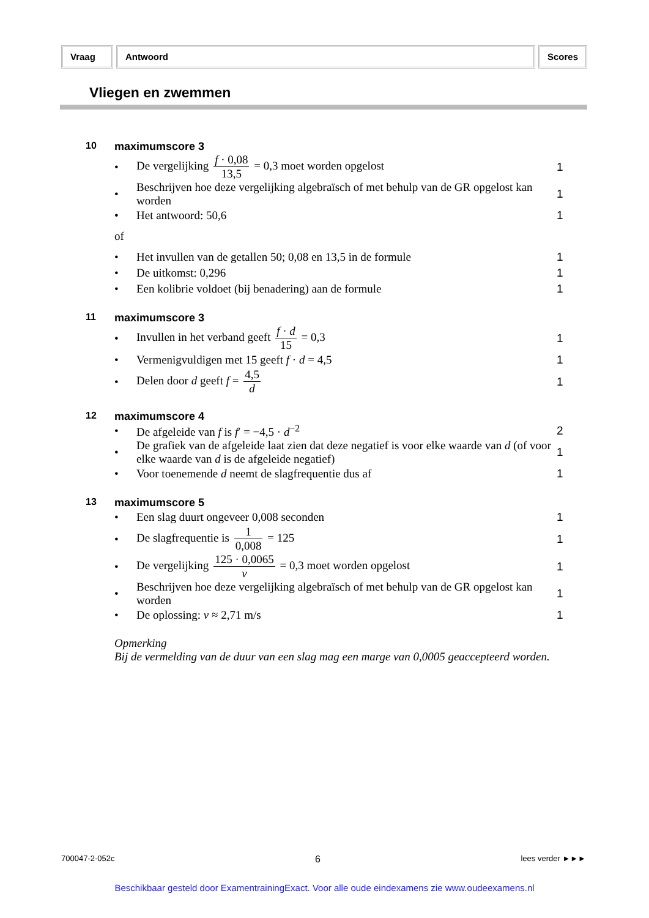Vraag Antwoord Scores
Vliegen en zwemmen
10 maximumscore 3
• De vergelijking f · 0,08 13,5 = 0,3 moet worden opgelost 1
• Beschrijven hoe deze vergelijking algebraïsch of met behulp van de GR opgelost kan worden 1
• Het antwoord: 50,6 1
of
• Het invullen van de getallen 50; 0,08 en 13,5 in de formule 1
• De uitkomst: 0,296 1
• Een kolibrie voldoet (bij benadering) aan de formule 1
11 maximumscore 3
• Invullen in het verband geeft f · d 15 = 0,3 1
• Vermenigvuldigen met 15 geeft f · d = 4,5 1
• Delen door d geeft f = 4,5 d 1
12 maximumscore 4
• De afgeleide van f is f′ = −4,5 · d<sup>−2</sup> 2
• De grafiek van de afgeleide laat zien dat deze negatief is voor elke waarde van d (of voor elke waarde van d is de afgeleide negatief) 1
• Voor toenemende d neemt de slagfrequentie dus af 1
13 maximumscore 5
• Een slag duurt ongeveer 0,008 seconden 1
• De slagfrequentie is 1 0,008 = 125 1
• De vergelijking 125 · 0,0065 v = 0,3 moet worden opgelost 1
• Beschrijven hoe deze vergelijking algebraïsch of met behulp van de GR opgelost kan worden 1
• De oplossing: v ≈ 2,71 m/s 1
Opmerking
Bij de vermelding van de duur van een slag mag een marge van 0,0005 geaccepteerd worden.
700047-2-052c 6 lees verder ►►►
Beschikbaar gesteld door ExamentrainingExact. Voor alle oude eindexamens zie www.oudeexamens.nl